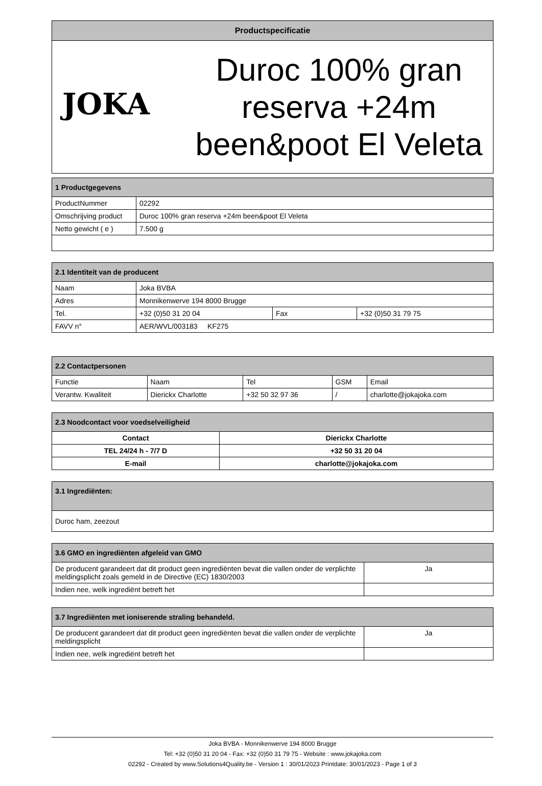| Productspecificatie | |
| JOKA | Duroc 100% gran reserva +24m been&poot El Veleta |
| 1 Productgegevens | |
| ProductNummer | 02292 |
| Omschrijving product | Duroc 100% gran reserva +24m been&poot El Veleta |
| Netto gewicht ( e ) | 7.500 g |
| 2.1 Identiteit van de producent | | | |
| Naam | Joka BVBA | | |
| Adres | Monnikenwerve 194 8000 Brugge | | |
| Tel. | +32 (0)50 31 20 04 | Fax | +32 (0)50 31 79 75 |
| FAVV n° | AER/WVL/003183 KF275 | | |
| 2.2 Contactpersonen | | | | |
| Functie | Naam | Tel | GSM | Email |
| Verantw. Kwaliteit | Dierickx Charlotte | +32 50 32 97 36 | / | charlotte@jokajoka.com |
| 2.3 Noodcontact voor voedselveiligheid | |
| Contact | Dierickx Charlotte |
| TEL 24/24 h - 7/7 D | +32 50 31 20 04 |
| E-mail | charlotte@jokajoka.com |
| 3.1 Ingrediënten: |
| Duroc ham, zeezout |
| 3.6 GMO en ingrediënten afgeleid van GMO | |
| De producent garandeert dat dit product geen ingrediënten bevat die vallen onder de verplichte meldingsplicht zoals gemeld in de Directive (EC) 1830/2003 | Ja |
| Indien nee, welk ingrediënt betreft het | |
| 3.7 Ingrediënten met ioniserende straling behandeld. | |
| De producent garandeert dat dit product geen ingrediënten bevat die vallen onder de verplichte meldingsplicht | Ja |
| Indien nee, welk ingrediënt betreft het | |
Joka BVBA - Monnikenwerve 194 8000 Brugge
Tel: +32 (0)50 31 20 04 - Fax: +32 (0)50 31 79 75 - Website : www.jokajoka.com
02292 - Created by www.Solutions4Quality.be - Version 1 : 30/01/2023 Printdate: 30/01/2023 - Page 1 of 3